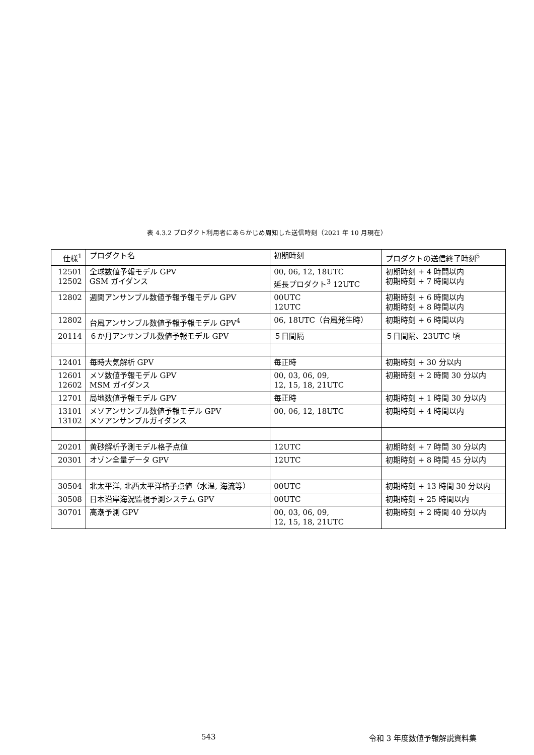表 4.3.2 プロダクト利用者にあらかじめ周知した送信時刻（2021 年 10 月現在）
| 仕様<sup>1</sup> | プロダクト名 | 初期時刻 | プロダクトの送信終了時刻<sup>5</sup> |
| --- | --- | --- | --- |
| 12501 12502 | 全球数値予報モデル GPV GSM ガイダンス | 00, 06, 12, 18UTC 延長プロダクト<sup>3</sup> 12UTC | 初期時刻 + 4 時間以内 初期時刻 + 7 時間以内 |
| 12802 | 週間アンサンブル数値予報予報モデル GPV | 00UTC 12UTC | 初期時刻 + 6 時間以内 初期時刻 + 8 時間以内 |
| 12802 | 台風アンサンブル数値予報予報モデル GPV<sup>4</sup> | 06, 18UTC（台風発生時） | 初期時刻 + 6 時間以内 |
| 20114 | ６か月アンサンブル数値予報モデル GPV | ５日間隔 | ５日間隔、23UTC 頃 |
| 12401 | 毎時大気解析 GPV | 毎正時 | 初期時刻 + 30 分以内 |
| 12601 12602 | メソ数値予報モデル GPV MSM ガイダンス | 00, 03, 06, 09, 12, 15, 18, 21UTC | 初期時刻 + 2 時間 30 分以内 |
| 12701 | 局地数値予報モデル GPV | 毎正時 | 初期時刻 + 1 時間 30 分以内 |
| 13101 13102 | メソアンサンブル数値予報モデル GPV メソアンサンブルガイダンス | 00, 06, 12, 18UTC | 初期時刻 + 4 時間以内 |
| 20201 | 黄砂解析予測モデル格子点値 | 12UTC | 初期時刻 + 7 時間 30 分以内 |
| 20301 | オゾン全量データ GPV | 12UTC | 初期時刻 + 8 時間 45 分以内 |
| 30504 | 北太平洋, 北西太平洋格子点値（水温, 海流等） | 00UTC | 初期時刻 + 13 時間 30 分以内 |
| 30508 | 日本沿岸海況監視予測システム GPV | 00UTC | 初期時刻 + 25 時間以内 |
| 30701 | 高潮予測 GPV | 00, 03, 06, 09, 12, 15, 18, 21UTC | 初期時刻 + 2 時間 40 分以内 |
543 令和 3 年度数値予報解説資料集